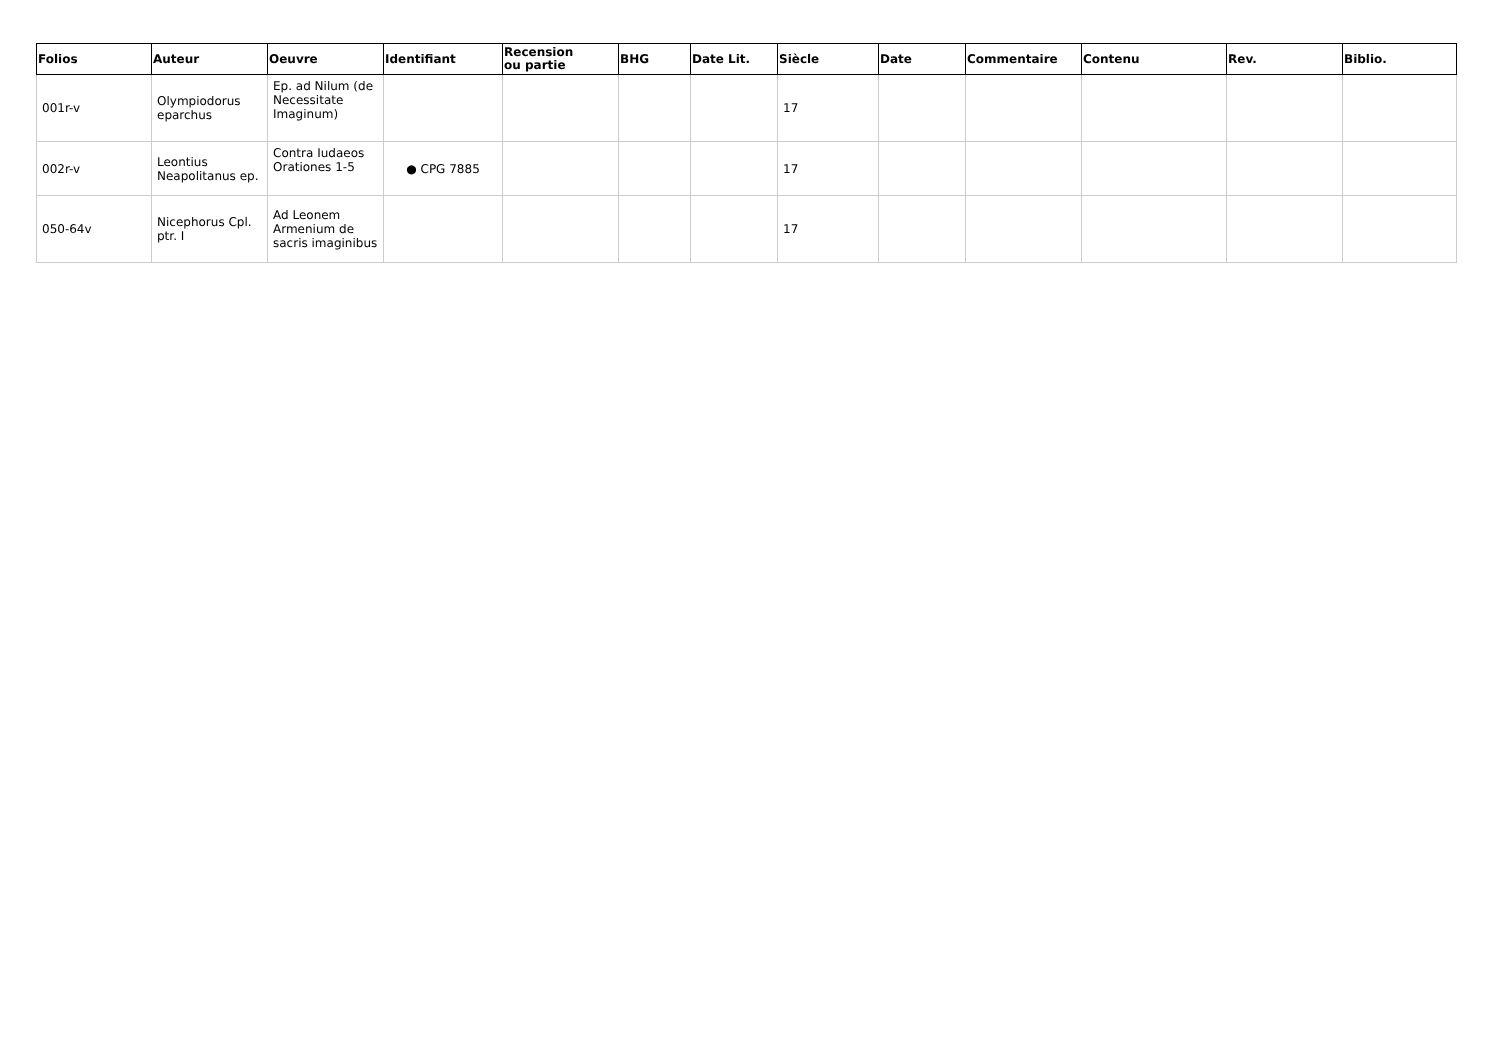| Folios | Auteur | Oeuvre | Identifiant | Recension ou partie | BHG | Date Lit. | Siècle | Date | Commentaire | Contenu | Rev. | Biblio. |
| --- | --- | --- | --- | --- | --- | --- | --- | --- | --- | --- | --- | --- |
| 001r-v | Olympiodorus eparchus | Ep. ad Nilum (de Necessitate Imaginum) | | | | | 17 | | | | | |
| 002r-v | Leontius Neapolitanus ep. | Contra Iudaeos Orationes 1-5 | ● CPG 7885 | | | | 17 | | | | | |
| 050-64v | Nicephorus Cpl. ptr. I | Ad Leonem Armenium de sacris imaginibus | | | | | 17 | | | | | |